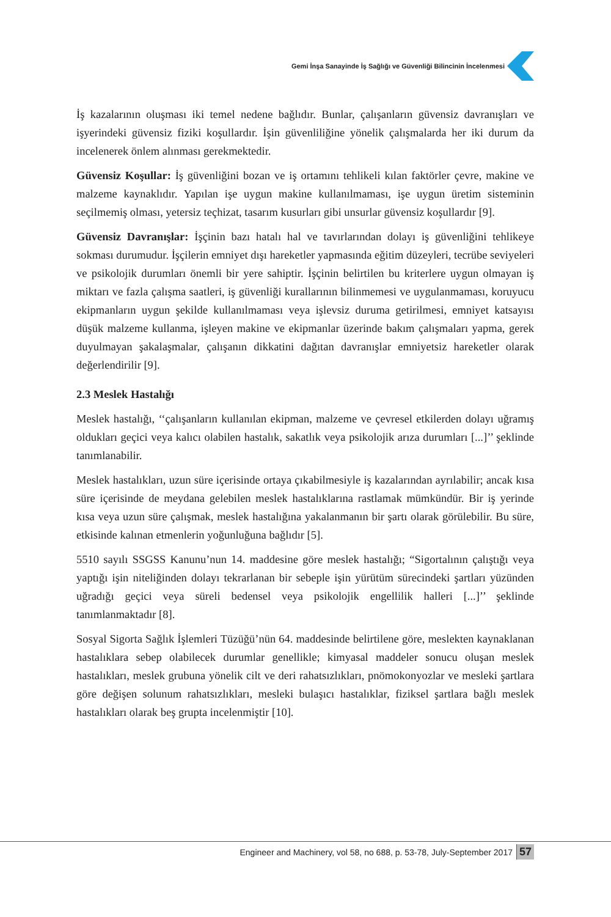Gemi İnşa Sanayinde İş Sağlığı ve Güvenliği Bilincinin İncelenmesi
İş kazalarının oluşması iki temel nedene bağlıdır. Bunlar, çalışanların güvensiz davranışları ve işyerindeki güvensiz fiziki koşullardır. İşin güvenliliğine yönelik çalışmalarda her iki durum da incelenerek önlem alınması gerekmektedir.
Güvensiz Koşullar: İş güvenliğini bozan ve iş ortamını tehlikeli kılan faktörler çevre, makine ve malzeme kaynaklıdır. Yapılan işe uygun makine kullanılmaması, işe uygun üretim sisteminin seçilmemiş olması, yetersiz teçhizat, tasarım kusurları gibi unsurlar güvensiz koşullardır [9].
Güvensiz Davranışlar: İşçinin bazı hatalı hal ve tavırlarından dolayı iş güvenliğini tehlikeye sokması durumudur. İşçilerin emniyet dışı hareketler yapmasında eğitim düzeyleri, tecrübe seviyeleri ve psikolojik durumları önemli bir yere sahiptir. İşçinin belirtilen bu kriterlere uygun olmayan iş miktarı ve fazla çalışma saatleri, iş güvenliği kurallarının bilinmemesi ve uygulanmaması, koruyucu ekipmanların uygun şekilde kullanılmaması veya işlevsiz duruma getirilmesi, emniyet katsayısı düşük malzeme kullanma, işleyen makine ve ekipmanlar üzerinde bakım çalışmaları yapma, gerek duyulmayan şakalaşmalar, çalışanın dikkatini dağıtan davranışlar emniyetsiz hareketler olarak değerlendirilir [9].
2.3 Meslek Hastalığı
Meslek hastalığı, ‘‘çalışanların kullanılan ekipman, malzeme ve çevresel etkilerden dolayı uğramış oldukları geçici veya kalıcı olabilen hastalık, sakatlık veya psikolojik arıza durumları [...]’’ şeklinde tanımlanabilir.
Meslek hastalıkları, uzun süre içerisinde ortaya çıkabilmesiyle iş kazalarından ayrılabilir; ancak kısa süre içerisinde de meydana gelebilen meslek hastalıklarına rastlamak mümkündür. Bir iş yerinde kısa veya uzun süre çalışmak, meslek hastalığına yakalanmanın bir şartı olarak görülebilir. Bu süre, etkisinde kalınan etmenlerin yoğunluğuna bağlıdır [5].
5510 sayılı SSGSS Kanunu’nun 14. maddesine göre meslek hastalığı; “Sigortalının çalıştığı veya yaptığı işin niteliğinden dolayı tekrarlanan bir sebeple işin yürütüm sürecindeki şartları yüzünden uğradığı geçici veya süreli bedensel veya psikolojik engellilik halleri [...]’’ şeklinde tanımlanmaktadır [8].
Sosyal Sigorta Sağlık İşlemleri Tüzüğü’nün 64. maddesinde belirtilene göre, meslekten kaynaklanan hastalıklara sebep olabilecek durumlar genellikle; kimyasal maddeler sonucu oluşan meslek hastalıkları, meslek grubuna yönelik cilt ve deri rahatsızlıkları, pnömokonyozlar ve mesleki şartlara göre değişen solunum rahatsızlıkları, mesleki bulaşıcı hastalıklar, fiziksel şartlara bağlı meslek hastalıkları olarak beş grupta incelenmiştir [10].
Engineer and Machinery, vol 58, no 688, p. 53-78, July-September 2017 57